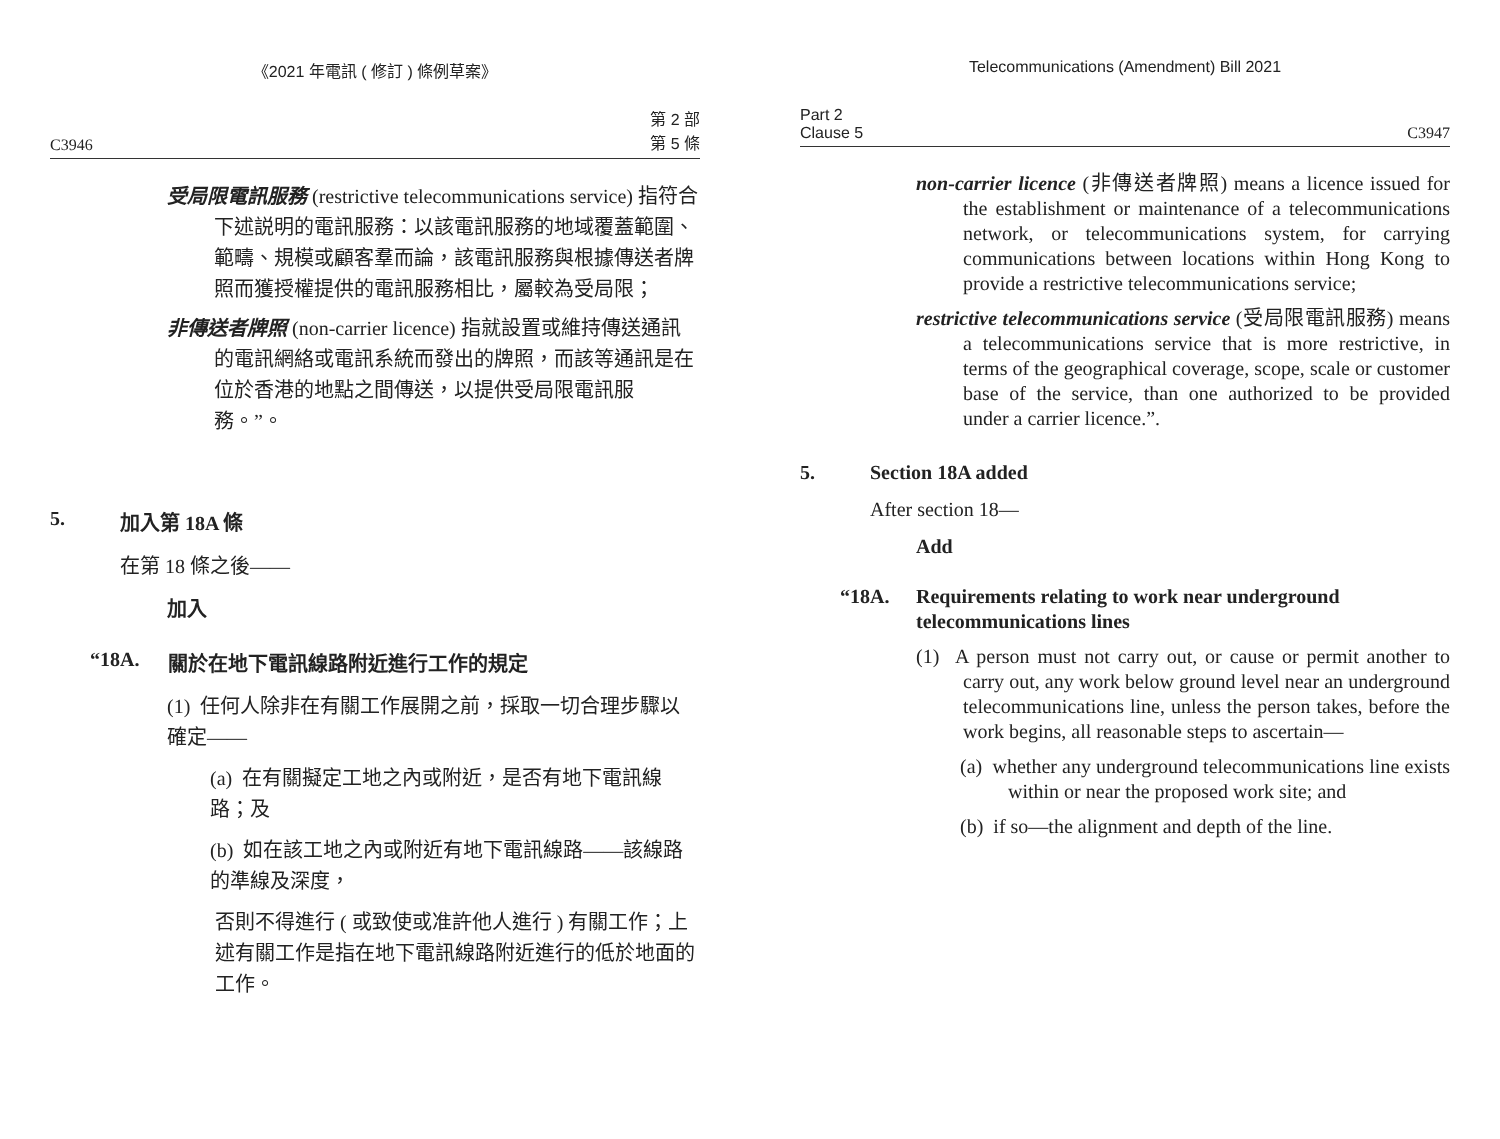《2021 年電訊 ( 修訂 ) 條例草案》
C3946 第 2 部
第 5 條
受局限電訊服務 (restrictive telecommunications service) 指符合下述説明的電訊服務：以該電訊服務的地域覆蓋範圍、範疇、規模或顧客羣而論，該電訊服務與根據傳送者牌照而獲授權提供的電訊服務相比，屬較為受局限；
非傳送者牌照 (non-carrier licence) 指就設置或維持傳送通訊的電訊網絡或電訊系統而發出的牌照，而該等通訊是在位於香港的地點之間傳送，以提供受局限電訊服務。”。
5. 加入第 18A 條
在第 18 條之後——
加入
“18A. 關於在地下電訊線路附近進行工作的規定
(1) 任何人除非在有關工作展開之前，採取一切合理步驟以確定——
(a) 在有關擬定工地之內或附近，是否有地下電訊線路；及
(b) 如在該工地之內或附近有地下電訊線路——該線路的準線及深度，
否則不得進行 ( 或致使或准許他人進行 ) 有關工作；上述有關工作是指在地下電訊線路附近進行的低於地面的工作。
Telecommunications (Amendment) Bill 2021
Part 2
Clause 5 C3947
non-carrier licence (非傳送者牌照) means a licence issued for the establishment or maintenance of a telecommunications network, or telecommunications system, for carrying communications between locations within Hong Kong to provide a restrictive telecommunications service;
restrictive telecommunications service (受局限電訊服務) means a telecommunications service that is more restrictive, in terms of the geographical coverage, scope, scale or customer base of the service, than one authorized to be provided under a carrier licence.”.
5. Section 18A added
After section 18—
Add
“18A. Requirements relating to work near underground telecommunications lines
(1) A person must not carry out, or cause or permit another to carry out, any work below ground level near an underground telecommunications line, unless the person takes, before the work begins, all reasonable steps to ascertain—
(a) whether any underground telecommunications line exists within or near the proposed work site; and
(b) if so—the alignment and depth of the line.